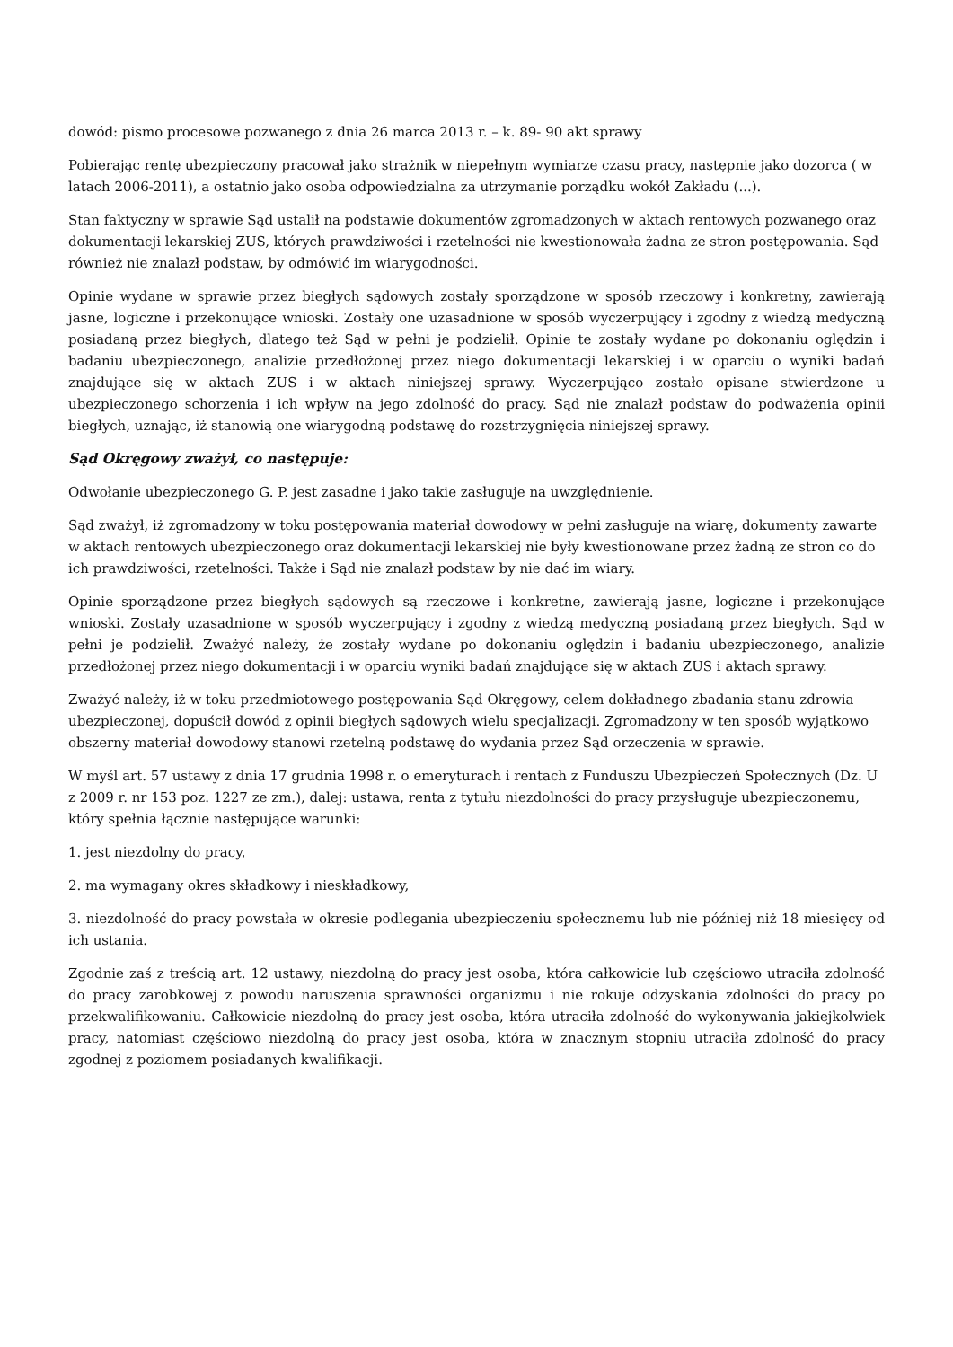dowód: pismo procesowe pozwanego z dnia 26 marca 2013 r. – k. 89- 90 akt sprawy
Pobierając rentę ubezpieczony pracował jako strażnik w niepełnym wymiarze czasu pracy, następnie jako dozorca ( w latach 2006-2011), a ostatnio jako osoba odpowiedzialna za utrzymanie porządku wokół Zakładu (...).
Stan faktyczny w sprawie Sąd ustalił na podstawie dokumentów zgromadzonych w aktach rentowych pozwanego oraz dokumentacji lekarskiej ZUS, których prawdziwości i rzetelności nie kwestionowała żadna ze stron postępowania. Sąd również nie znalazł podstaw, by odmówić im wiarygodności.
Opinie wydane w sprawie przez biegłych sądowych zostały sporządzone w sposób rzeczowy i konkretny, zawierają jasne, logiczne i przekonujące wnioski. Zostały one uzasadnione w sposób wyczerpujący i zgodny z wiedzą medyczną posiadaną przez biegłych, dlatego też Sąd w pełni je podzielił. Opinie te zostały wydane po dokonaniu oględzin i badaniu ubezpieczonego, analizie przedłożonej przez niego dokumentacji lekarskiej i w oparciu o wyniki badań znajdujące się w aktach ZUS i w aktach niniejszej sprawy. Wyczerpująco zostało opisane stwierdzone u ubezpieczonego schorzenia i ich wpływ na jego zdolność do pracy. Sąd nie znalazł podstaw do podważenia opinii biegłych, uznając, iż stanowią one wiarygodną podstawę do rozstrzygnięcia niniejszej sprawy.
Sąd Okręgowy zważył, co następuje:
Odwołanie ubezpieczonego G. P. jest zasadne i jako takie zasługuje na uwzględnienie.
Sąd zważył, iż zgromadzony w toku postępowania materiał dowodowy w pełni zasługuje na wiarę, dokumenty zawarte w aktach rentowych ubezpieczonego oraz dokumentacji lekarskiej nie były kwestionowane przez żadną ze stron co do ich prawdziwości, rzetelności. Także i Sąd nie znalazł podstaw by nie dać im wiary.
Opinie sporządzone przez biegłych sądowych są rzeczowe i konkretne, zawierają jasne, logiczne i przekonujące wnioski. Zostały uzasadnione w sposób wyczerpujący i zgodny z wiedzą medyczną posiadaną przez biegłych. Sąd w pełni je podzielił. Zważyć należy, że zostały wydane po dokonaniu oględzin i badaniu ubezpieczonego, analizie przedłożonej przez niego dokumentacji i w oparciu wyniki badań znajdujące się w aktach ZUS i aktach sprawy.
Zważyć należy, iż w toku przedmiotowego postępowania Sąd Okręgowy, celem dokładnego zbadania stanu zdrowia ubezpieczonej, dopuścił dowód z opinii biegłych sądowych wielu specjalizacji. Zgromadzony w ten sposób wyjątkowo obszerny materiał dowodowy stanowi rzetelną podstawę do wydania przez Sąd orzeczenia w sprawie.
W myśl art. 57 ustawy z dnia 17 grudnia 1998 r. o emeryturach i rentach z Funduszu Ubezpieczeń Społecznych (Dz. U z 2009 r. nr 153 poz. 1227 ze zm.), dalej: ustawa, renta z tytułu niezdolności do pracy przysługuje ubezpieczonemu, który spełnia łącznie następujące warunki:
1. jest niezdolny do pracy,
2. ma wymagany okres składkowy i nieskładkowy,
3. niezdolność do pracy powstała w okresie podlegania ubezpieczeniu społecznemu lub nie później niż 18 miesięcy od ich ustania.
Zgodnie zaś z treścią art. 12 ustawy, niezdolną do pracy jest osoba, która całkowicie lub częściowo utraciła zdolność do pracy zarobkowej z powodu naruszenia sprawności organizmu i nie rokuje odzyskania zdolności do pracy po przekwalifikowaniu. Całkowicie niezdolną do pracy jest osoba, która utraciła zdolność do wykonywania jakiejkolwiek pracy, natomiast częściowo niezdolną do pracy jest osoba, która w znacznym stopniu utraciła zdolność do pracy zgodnej z poziomem posiadanych kwalifikacji.